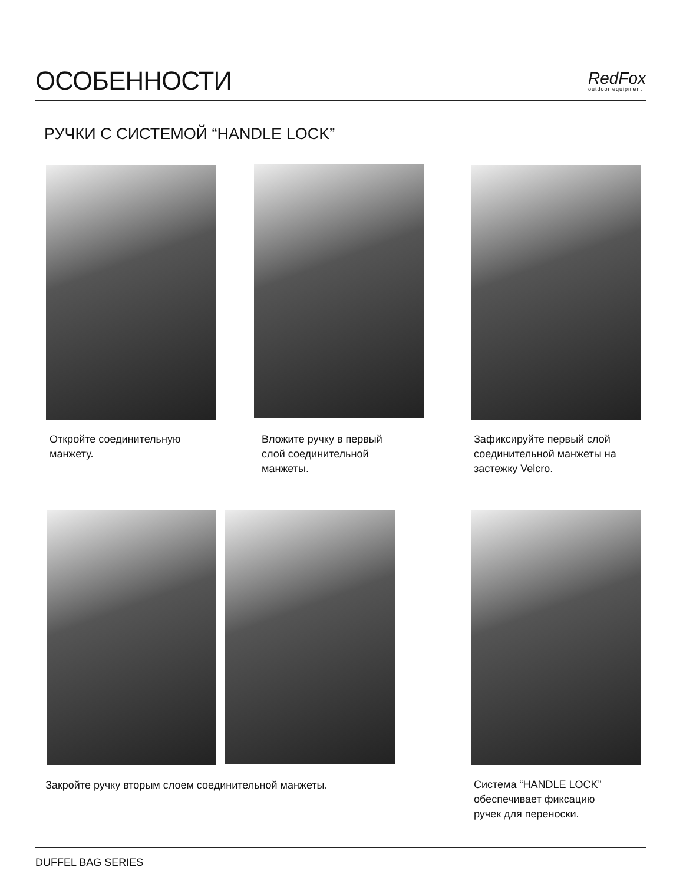ОСОБЕННОСТИ
RedFox
outdoor equipment
РУЧКИ С СИСТЕМОЙ “HANDLE LOCK”
Откройте соединительную
манжету.
Вложите ручку в первый
слой соединительной
манжеты.
Зафиксируйте первый слой
соединительной манжеты на
застежку Velcro.
Закройте ручку вторым слоем соединительной манжеты.
Система “HANDLE LOCK”
обеспечивает фиксацию
ручек для переноски.
DUFFEL BAG SERIES